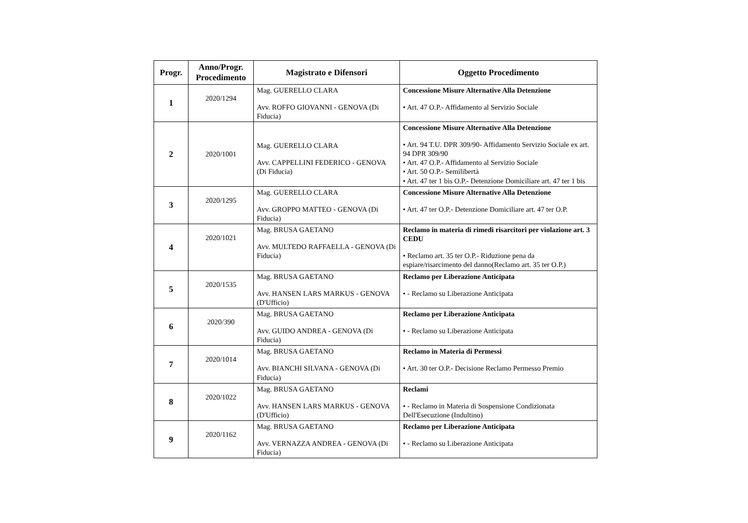| Progr. | Anno/Progr. Procedimento | Magistrato e Difensori | Oggetto Procedimento |
| --- | --- | --- | --- |
| 1 | 2020/1294 | Mag. GUERELLO CLARA Avv. ROFFO GIOVANNI - GENOVA (Di Fiducia) | Concessione Misure Alternative Alla Detenzione • Art. 47 O.P.- Affidamento al Servizio Sociale |
| 2 | 2020/1001 | Mag. GUERELLO CLARA Avv. CAPPELLINI FEDERICO - GENOVA (Di Fiducia) | Concessione Misure Alternative Alla Detenzione • Art. 94 T.U. DPR 309/90- Affidamento Servizio Sociale ex art. 94 DPR 309/90 • Art. 47 O.P.- Affidamento al Servizio Sociale • Art. 50 O.P.- Semilibertà • Art. 47 ter 1 bis O.P.- Detenzione Domiciliare art. 47 ter 1 bis |
| 3 | 2020/1295 | Mag. GUERELLO CLARA Avv. GROPPO MATTEO - GENOVA (Di Fiducia) | Concessione Misure Alternative Alla Detenzione • Art. 47 ter O.P.- Detenzione Domiciliare art. 47 ter O.P. |
| 4 | 2020/1021 | Mag. BRUSA GAETANO Avv. MULTEDO RAFFAELLA - GENOVA (Di Fiducia) | Reclamo in materia di rimedi risarcitori per violazione art. 3 CEDU • Reclamo art. 35 ter O.P.- Riduzione pena da espiare/risarcimento del danno(Reclamo art. 35 ter O.P.) |
| 5 | 2020/1535 | Mag. BRUSA GAETANO Avv. HANSEN LARS MARKUS - GENOVA (D'Ufficio) | Reclamo per Liberazione Anticipata • - Reclamo su Liberazione Anticipata |
| 6 | 2020/390 | Mag. BRUSA GAETANO Avv. GUIDO ANDREA - GENOVA (Di Fiducia) | Reclamo per Liberazione Anticipata • - Reclamo su Liberazione Anticipata |
| 7 | 2020/1014 | Mag. BRUSA GAETANO Avv. BIANCHI SILVANA - GENOVA (Di Fiducia) | Reclamo in Materia di Permessi • Art. 30 ter O.P.- Decisione Reclamo Permesso Premio |
| 8 | 2020/1022 | Mag. BRUSA GAETANO Avv. HANSEN LARS MARKUS - GENOVA (D'Ufficio) | Reclami • - Reclamo in Materia di Sospensione Condizionata Dell'Esecuzione (Indultino) |
| 9 | 2020/1162 | Mag. BRUSA GAETANO Avv. VERNAZZA ANDREA - GENOVA (Di Fiducia) | Reclamo per Liberazione Anticipata • - Reclamo su Liberazione Anticipata |